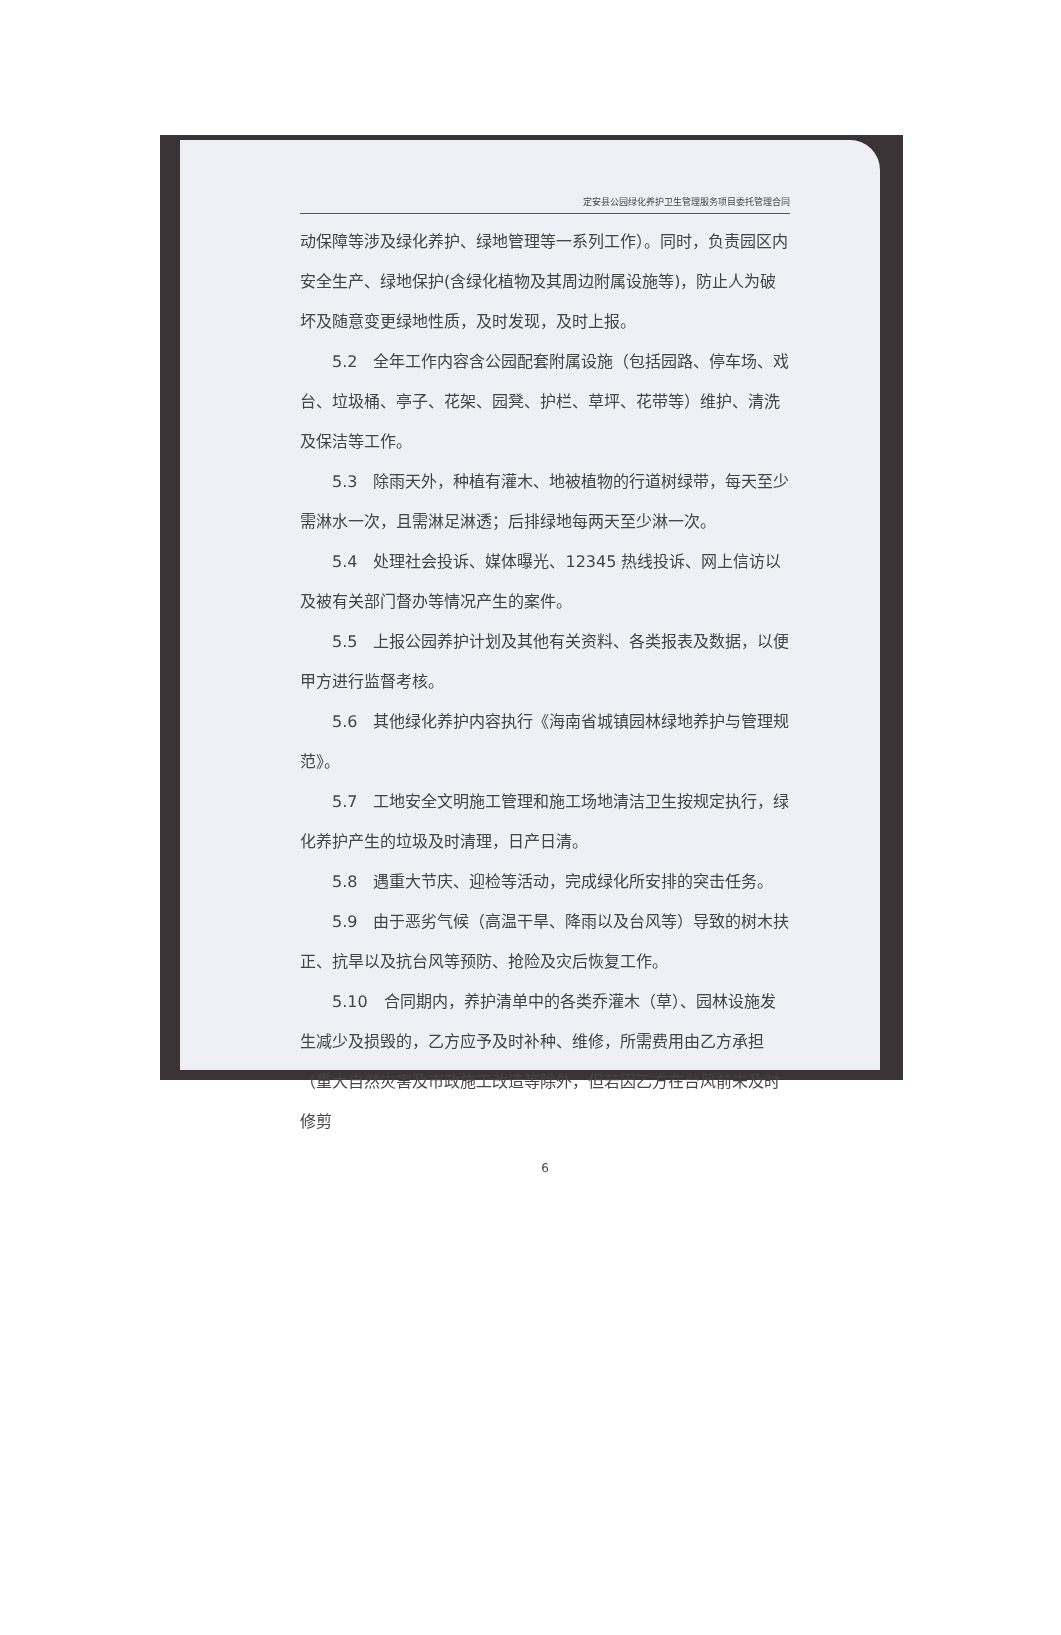定安县公园绿化养护卫生管理服务项目委托管理合同
动保障等涉及绿化养护、绿地管理等一系列工作）。同时，负责园区内安全生产、绿地保护(含绿化植物及其周边附属设施等)，防止人为破坏及随意变更绿地性质，及时发现，及时上报。
5.2　全年工作内容含公园配套附属设施（包括园路、停车场、戏台、垃圾桶、亭子、花架、园凳、护栏、草坪、花带等）维护、清洗及保洁等工作。
5.3　除雨天外，种植有灌木、地被植物的行道树绿带，每天至少需淋水一次，且需淋足淋透；后排绿地每两天至少淋一次。
5.4　处理社会投诉、媒体曝光、12345 热线投诉、网上信访以及被有关部门督办等情况产生的案件。
5.5　上报公园养护计划及其他有关资料、各类报表及数据，以便甲方进行监督考核。
5.6　其他绿化养护内容执行《海南省城镇园林绿地养护与管理规范》。
5.7　工地安全文明施工管理和施工场地清洁卫生按规定执行，绿化养护产生的垃圾及时清理，日产日清。
5.8　遇重大节庆、迎检等活动，完成绿化所安排的突击任务。
5.9　由于恶劣气候（高温干旱、降雨以及台风等）导致的树木扶正、抗旱以及抗台风等预防、抢险及灾后恢复工作。
5.10　合同期内，养护清单中的各类乔灌木（草）、园林设施发生减少及损毁的，乙方应予及时补种、维修，所需费用由乙方承担（重大自然灾害及市政施工改造等除外，但若因乙方在台风前未及时修剪
6